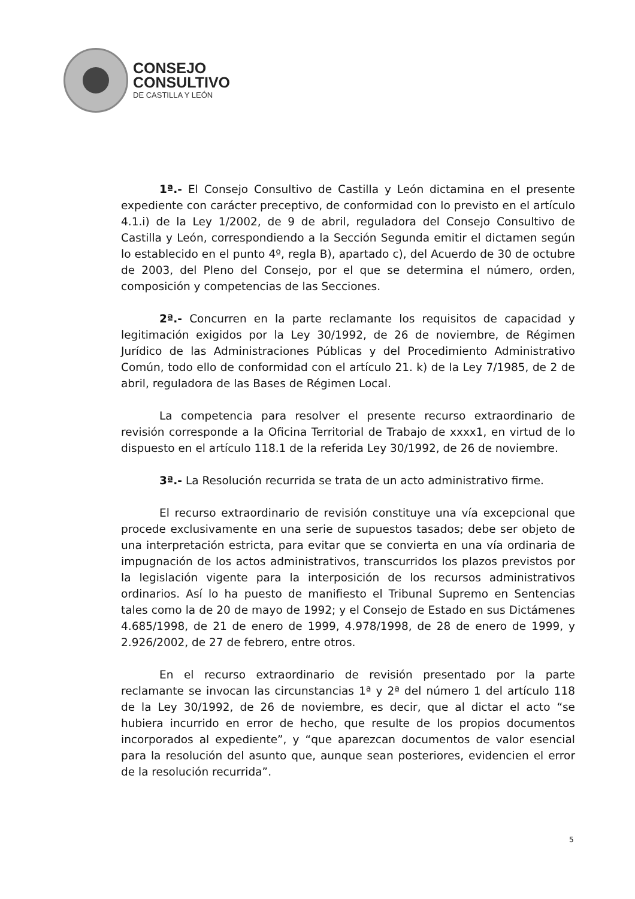CONSEJO
CONSULTIVO
DE CASTILLA Y LEÓN
1ª.- El Consejo Consultivo de Castilla y León dictamina en el presente expediente con carácter preceptivo, de conformidad con lo previsto en el artículo 4.1.i) de la Ley 1/2002, de 9 de abril, reguladora del Consejo Consultivo de Castilla y León, correspondiendo a la Sección Segunda emitir el dictamen según lo establecido en el punto 4º, regla B), apartado c), del Acuerdo de 30 de octubre de 2003, del Pleno del Consejo, por el que se determina el número, orden, composición y competencias de las Secciones.
2ª.- Concurren en la parte reclamante los requisitos de capacidad y legitimación exigidos por la Ley 30/1992, de 26 de noviembre, de Régimen Jurídico de las Administraciones Públicas y del Procedimiento Administrativo Común, todo ello de conformidad con el artículo 21. k) de la Ley 7/1985, de 2 de abril, reguladora de las Bases de Régimen Local.
La competencia para resolver el presente recurso extraordinario de revisión corresponde a la Oficina Territorial de Trabajo de xxxx1, en virtud de lo dispuesto en el artículo 118.1 de la referida Ley 30/1992, de 26 de noviembre.
3ª.- La Resolución recurrida se trata de un acto administrativo firme.
El recurso extraordinario de revisión constituye una vía excepcional que procede exclusivamente en una serie de supuestos tasados; debe ser objeto de una interpretación estricta, para evitar que se convierta en una vía ordinaria de impugnación de los actos administrativos, transcurridos los plazos previstos por la legislación vigente para la interposición de los recursos administrativos ordinarios. Así lo ha puesto de manifiesto el Tribunal Supremo en Sentencias tales como la de 20 de mayo de 1992; y el Consejo de Estado en sus Dictámenes 4.685/1998, de 21 de enero de 1999, 4.978/1998, de 28 de enero de 1999, y 2.926/2002, de 27 de febrero, entre otros.
En el recurso extraordinario de revisión presentado por la parte reclamante se invocan las circunstancias 1ª y 2ª del número 1 del artículo 118 de la Ley 30/1992, de 26 de noviembre, es decir, que al dictar el acto “se hubiera incurrido en error de hecho, que resulte de los propios documentos incorporados al expediente”, y “que aparezcan documentos de valor esencial para la resolución del asunto que, aunque sean posteriores, evidencien el error de la resolución recurrida”.
5